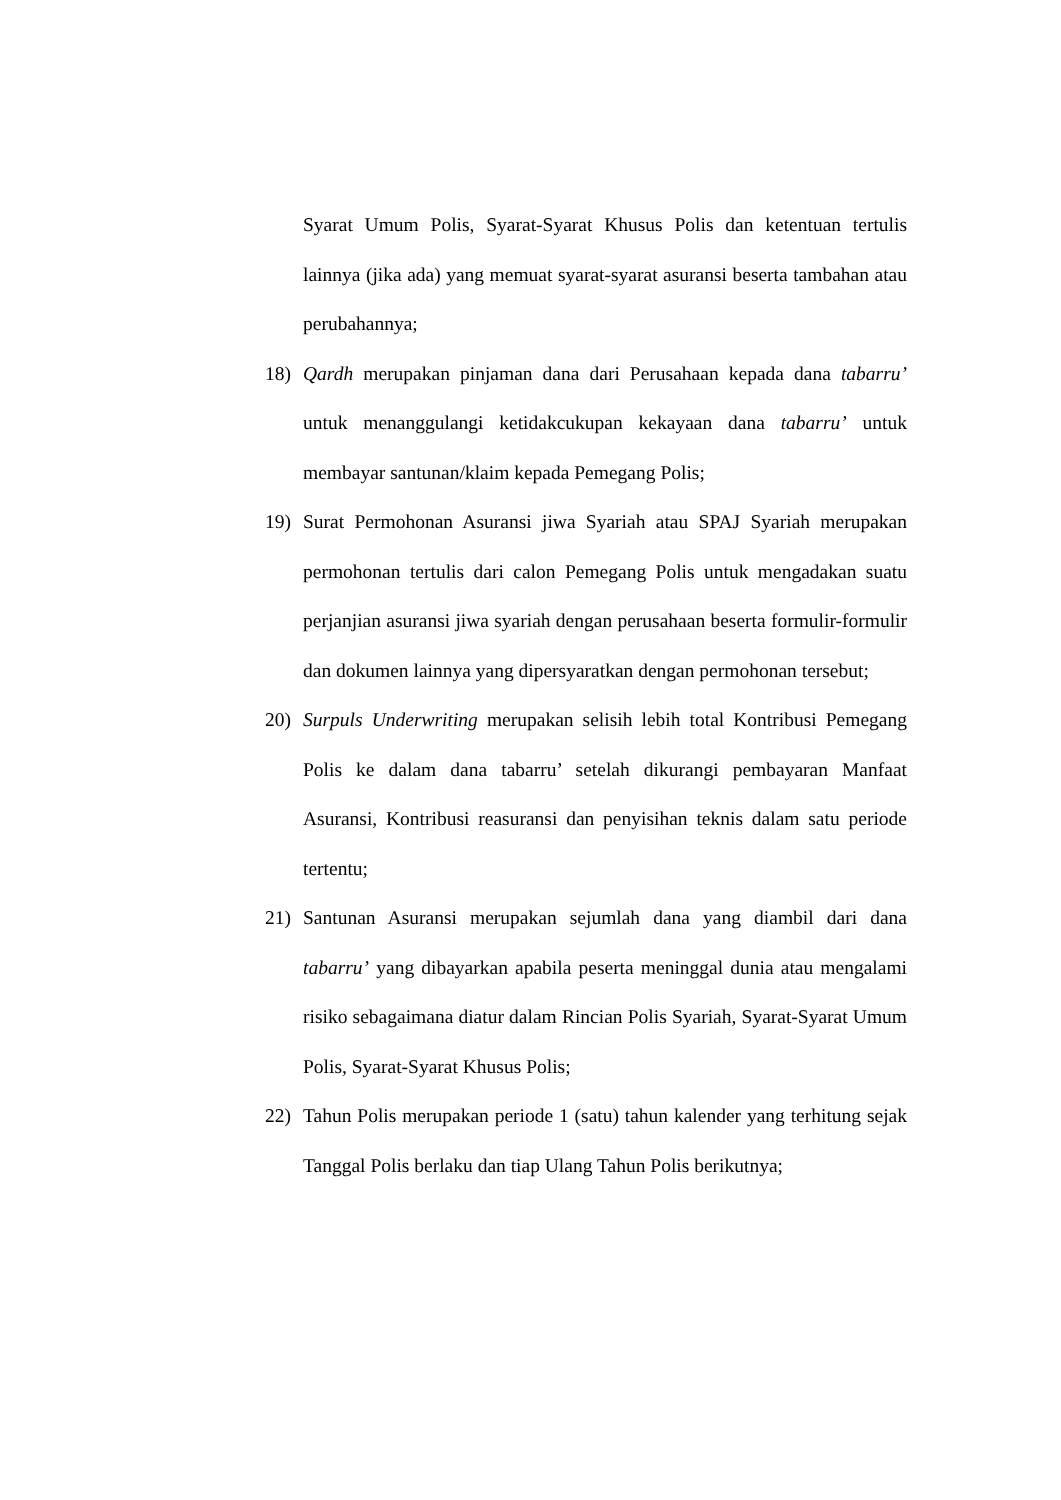Syarat Umum Polis, Syarat-Syarat Khusus Polis dan ketentuan tertulis lainnya (jika ada) yang memuat syarat-syarat asuransi beserta tambahan atau perubahannya;
18) Qardh merupakan pinjaman dana dari Perusahaan kepada dana tabarru’ untuk menanggulangi ketidakcukupan kekayaan dana tabarru’ untuk membayar santunan/klaim kepada Pemegang Polis;
19) Surat Permohonan Asuransi jiwa Syariah atau SPAJ Syariah merupakan permohonan tertulis dari calon Pemegang Polis untuk mengadakan suatu perjanjian asuransi jiwa syariah dengan perusahaan beserta formulir-formulir dan dokumen lainnya yang dipersyaratkan dengan permohonan tersebut;
20) Surpuls Underwriting merupakan selisih lebih total Kontribusi Pemegang Polis ke dalam dana tabarru’ setelah dikurangi pembayaran Manfaat Asuransi, Kontribusi reasuransi dan penyisihan teknis dalam satu periode tertentu;
21) Santunan Asuransi merupakan sejumlah dana yang diambil dari dana tabarru’ yang dibayarkan apabila peserta meninggal dunia atau mengalami risiko sebagaimana diatur dalam Rincian Polis Syariah, Syarat-Syarat Umum Polis, Syarat-Syarat Khusus Polis;
22) Tahun Polis merupakan periode 1 (satu) tahun kalender yang terhitung sejak Tanggal Polis berlaku dan tiap Ulang Tahun Polis berikutnya;